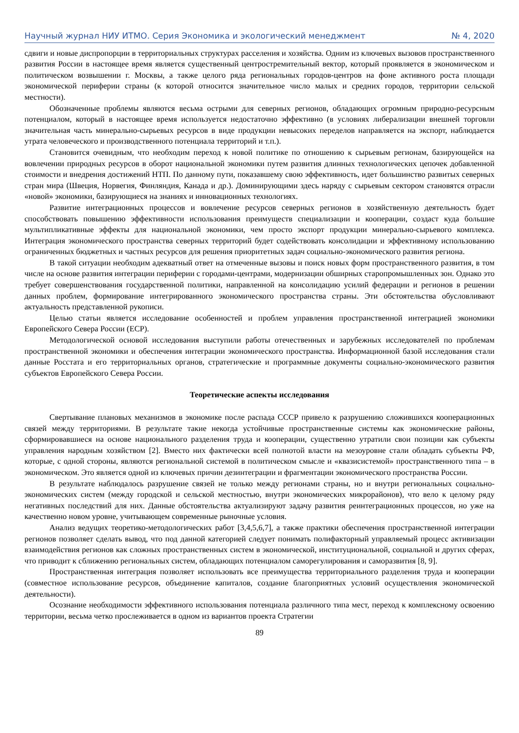Научный журнал НИУ ИТМО. Серия Экономика и экологический менеджмент № 4, 2020
сдвиги и новые диспропорции в территориальных структурах расселения и хозяйства. Одним из ключевых вызовов пространственного развития России в настоящее время является существенный центростремительный вектор, который проявляется в экономическом и политическом возвышении г. Москвы, а также целого ряда региональных городов-центров на фоне активного роста площади экономической периферии страны (к которой относится значительное число малых и средних городов, территории сельской местности).
Обозначенные проблемы являются весьма острыми для северных регионов, обладающих огромным природно-ресурсным потенциалом, который в настоящее время используется недостаточно эффективно (в условиях либерализации внешней торговли значительная часть минерально-сырьевых ресурсов в виде продукции невысоких переделов направляется на экспорт, наблюдается утрата человеческого и производственного потенциала территорий и т.п.).
Становится очевидным, что необходим переход к новой политике по отношению к сырьевым регионам, базирующейся на вовлечении природных ресурсов в оборот национальной экономики путем развития длинных технологических цепочек добавленной стоимости и внедрения достижений НТП. По данному пути, показавшему свою эффективность, идет большинство развитых северных стран мира (Швеция, Норвегия, Финляндия, Канада и др.). Доминирующими здесь наряду с сырьевым сектором становятся отрасли «новой» экономики, базирующиеся на знаниях и инновационных технологиях.
Развитие интеграционных процессов и вовлечение ресурсов северных регионов в хозяйственную деятельность будет способствовать повышению эффективности использования преимуществ специализации и кооперации, создаст куда большие мультипликативные эффекты для национальной экономики, чем просто экспорт продукции минерально-сырьевого комплекса. Интеграция экономического пространства северных территорий будет содействовать консолидации и эффективному использованию ограниченных бюджетных и частных ресурсов для решения приоритетных задач социально-экономического развития региона.
В такой ситуации необходим адекватный ответ на отмеченные вызовы и поиск новых форм пространственного развития, в том числе на основе развития интеграции периферии с городами-центрами, модернизации обширных старопромышленных зон. Однако это требует совершенствования государственной политики, направленной на консолидацию усилий федерации и регионов в решении данных проблем, формирование интегрированного экономического пространства страны. Эти обстоятельства обусловливают актуальность представленной рукописи.
Целью статьи является исследование особенностей и проблем управления пространственной интеграцией экономики Европейского Севера России (ЕСР).
Методологической основой исследования выступили работы отечественных и зарубежных исследователей по проблемам пространственной экономики и обеспечения интеграции экономического пространства. Информационной базой исследования стали данные Росстата и его территориальных органов, стратегические и программные документы социально-экономического развития субъектов Европейского Севера России.
Теоретические аспекты исследования
Свертывание плановых механизмов в экономике после распада СССР привело к разрушению сложившихся кооперационных связей между территориями. В результате такие некогда устойчивые пространственные системы как экономические районы, сформировавшиеся на основе национального разделения труда и кооперации, существенно утратили свои позиции как субъекты управления народным хозяйством [2]. Вместо них фактически всей полнотой власти на мезоуровне стали обладать субъекты РФ, которые, с одной стороны, являются региональной системой в политическом смысле и «квазисистемой» пространственного типа – в экономическом. Это является одной из ключевых причин дезинтеграции и фрагментации экономического пространства России.
В результате наблюдалось разрушение связей не только между регионами страны, но и внутри региональных социально-экономических систем (между городской и сельской местностью, внутри экономических микрорайонов), что вело к целому ряду негативных последствий для них. Данные обстоятельства актуализируют задачу развития реинтеграционных процессов, но уже на качественно новом уровне, учитывающем современные рыночные условия.
Анализ ведущих теоретико-методологических работ [3,4,5,6,7], а также практики обеспечения пространственной интеграции регионов позволяет сделать вывод, что под данной категорией следует понимать полифакторный управляемый процесс активизации взаимодействия регионов как сложных пространственных систем в экономической, институциональной, социальной и других сферах, что приводит к сближению региональных систем, обладающих потенциалом саморегулирования и саморазвития [8, 9].
Пространственная интеграция позволяет использовать все преимущества территориального разделения труда и кооперации (совместное использование ресурсов, объединение капиталов, создание благоприятных условий осуществления экономической деятельности).
Осознание необходимости эффективного использования потенциала различного типа мест, переход к комплексному освоению территории, весьма четко прослеживается в одном из вариантов проекта Стратегии
89